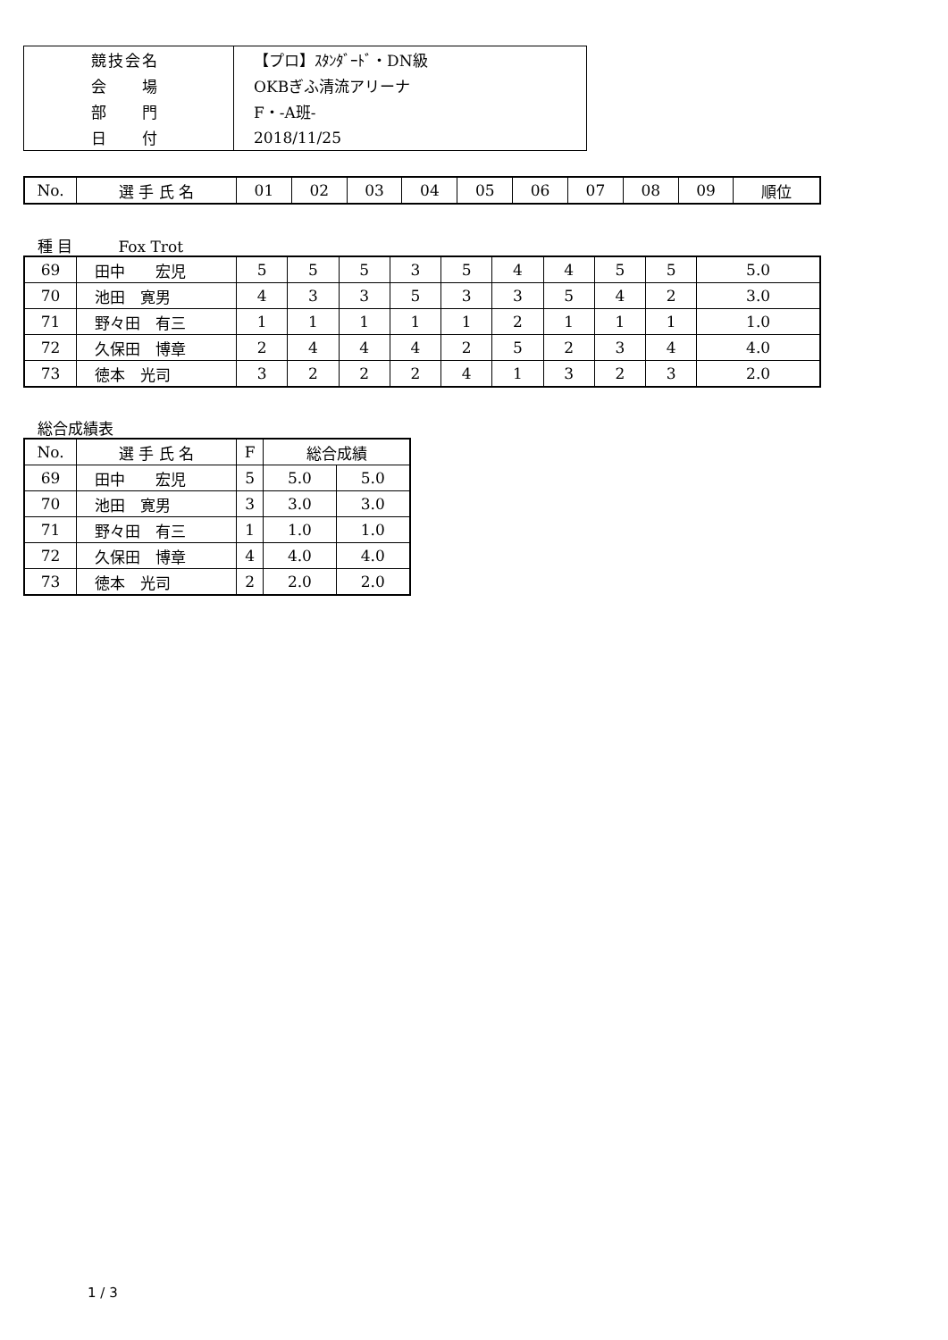| 競技会名 | 【プロ】ｽﾀﾝﾀﾞｰﾄﾞ・DN級 |
| 会 場 | OKBぎふ清流アリーナ |
| 部 門 | F・-A班- |
| 日 付 | 2018/11/25 |
| No. | 選 手 氏 名 | 01 | 02 | 03 | 04 | 05 | 06 | 07 | 08 | 09 | 順位 |
| --- | --- | --- | --- | --- | --- | --- | --- | --- | --- | --- | --- |
種 目　　　Fox Trot
| 69 | 田中 宏児 | 5 | 5 | 5 | 3 | 5 | 4 | 4 | 5 | 5 | 5.0 |
| 70 | 池田 寛男 | 4 | 3 | 3 | 5 | 3 | 3 | 5 | 4 | 2 | 3.0 |
| 71 | 野々田 有三 | 1 | 1 | 1 | 1 | 1 | 2 | 1 | 1 | 1 | 1.0 |
| 72 | 久保田 博章 | 2 | 4 | 4 | 4 | 2 | 5 | 2 | 3 | 4 | 4.0 |
| 73 | 徳本 光司 | 3 | 2 | 2 | 2 | 4 | 1 | 3 | 2 | 3 | 2.0 |
総合成績表
| No. | 選 手 氏 名 | F | 総合成績 | |
| --- | --- | --- | --- | --- |
| 69 | 田中 宏児 | 5 | 5.0 | 5.0 |
| 70 | 池田 寛男 | 3 | 3.0 | 3.0 |
| 71 | 野々田 有三 | 1 | 1.0 | 1.0 |
| 72 | 久保田 博章 | 4 | 4.0 | 4.0 |
| 73 | 徳本 光司 | 2 | 2.0 | 2.0 |
1 / 3